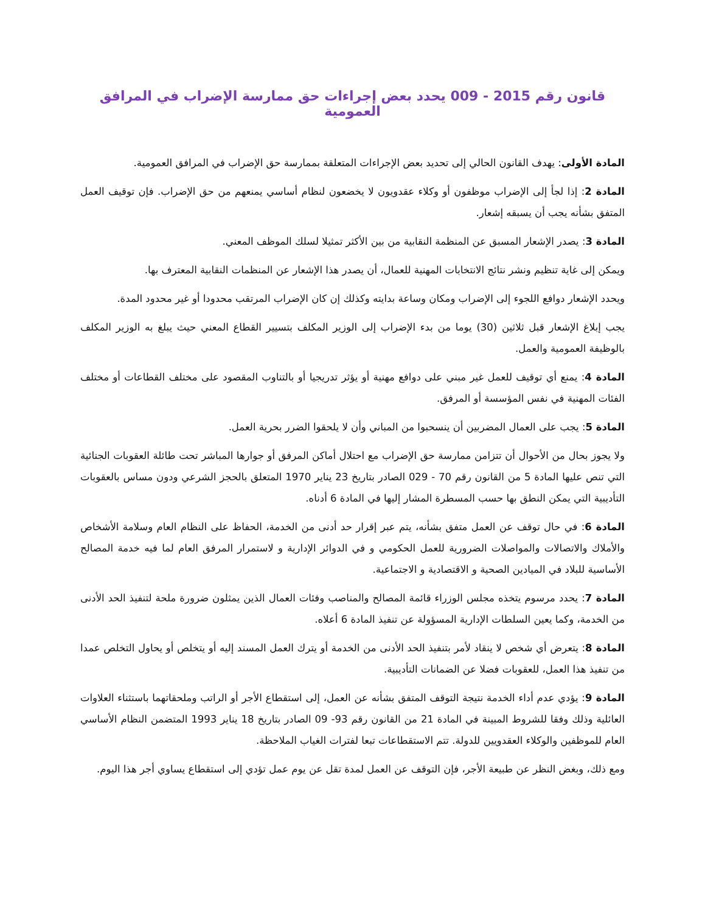قانون رقم 2015 - 009 يحدد بعض إجراءات حق ممارسة الإضراب في المرافق العمومية
المادة الأولى: يهدف القانون الحالي إلى تحديد بعض الإجراءات المتعلقة بممارسة حق الإضراب في المرافق العمومية.
المادة 2: إذا لجأ إلى الإضراب موظفون أو وكلاء عقدويون لا يخضعون لنظام أساسي يمنعهم من حق الإضراب. فإن توقيف العمل المتفق بشأنه يجب أن يسبقه إشعار.
المادة 3: يصدر الإشعار المسبق عن المنظمة النقابية من بين الأكثر تمثيلا لسلك الموظف المعني.
ويمكن إلى غاية تنظيم ونشر نتائج الانتخابات المهنية للعمال، أن يصدر هذا الإشعار عن المنظمات النقابية المعترف بها.
ويحدد الإشعار دوافع اللجوء إلى الإضراب ومكان وساعة بدايته وكذلك إن كان الإضراب المرتقب محدودا أو غير محدود المدة.
يجب إبلاغ الإشعار قبل ثلاثين (30) يوما من بدء الإضراب إلى الوزير المكلف بتسيير القطاع المعني حيث يبلغ به الوزير المكلف بالوظيفة العمومية والعمل.
المادة 4: يمنع أي توقيف للعمل غير مبني على دوافع مهنية أو يؤثر تدريجيا أو بالتناوب المقصود على مختلف القطاعات أو مختلف الفئات المهنية في نفس المؤسسة أو المرفق.
المادة 5: يجب على العمال المضربين أن ينسحبوا من المباني وأن لا يلحقوا الضرر بحرية العمل.
ولا يجوز بحال من الأحوال أن تتزامن ممارسة حق الإضراب مع احتلال أماكن المرفق أو جوارها المباشر تحت طائلة العقوبات الجنائية التي تنص عليها المادة 5 من القانون رقم 70 - 029 الصادر بتاريخ 23 يناير 1970 المتعلق بالحجز الشرعي ودون مساس بالعقوبات التأديبية التي يمكن النطق بها حسب المسطرة المشار إليها في المادة 6 أدناه.
المادة 6: في حال توقف عن العمل متفق بشأنه، يتم عبر إقرار حد أدنى من الخدمة، الحفاظ على النظام العام وسلامة الأشخاص والأملاك والاتصالات والمواصلات الضرورية للعمل الحكومي و في الدوائر الإدارية و لاستمرار المرفق العام لما فيه خدمة المصالح الأساسية للبلاد في الميادين الصحية و الاقتصادية و الاجتماعية.
المادة 7: يحدد مرسوم يتخذه مجلس الوزراء قائمة المصالح والمناصب وفئات العمال الذين يمثلون ضرورة ملحة لتنفيذ الحد الأدنى من الخدمة، وكما يعين السلطات الإدارية المسؤولة عن تنفيذ المادة 6 أعلاه.
المادة 8: يتعرض أي شخص لا ينقاد لأمر بتنفيذ الحد الأدنى من الخدمة أو يترك العمل المسند إليه أو يتخلص أو يحاول التخلص عمدا من تنفيذ هذا العمل، للعقوبات فضلا عن الضمانات التأديبية.
المادة 9: يؤدي عدم أداء الخدمة نتيجة التوقف المتفق بشأنه عن العمل، إلى استقطاع الأجر أو الراتب وملحقاتهما باستثناء العلاوات العائلية وذلك وفقا للشروط المبينة في المادة 21 من القانون رقم 93- 09 الصادر بتاريخ 18 يناير 1993 المتضمن النظام الأساسي العام للموظفين والوكلاء العقدويين للدولة. تتم الاستقطاعات تبعا لفترات الغياب الملاحظة.
ومع ذلك، وبغض النظر عن طبيعة الأجر، فإن التوقف عن العمل لمدة تقل عن يوم عمل تؤدي إلى استقطاع يساوي أجر هذا اليوم.